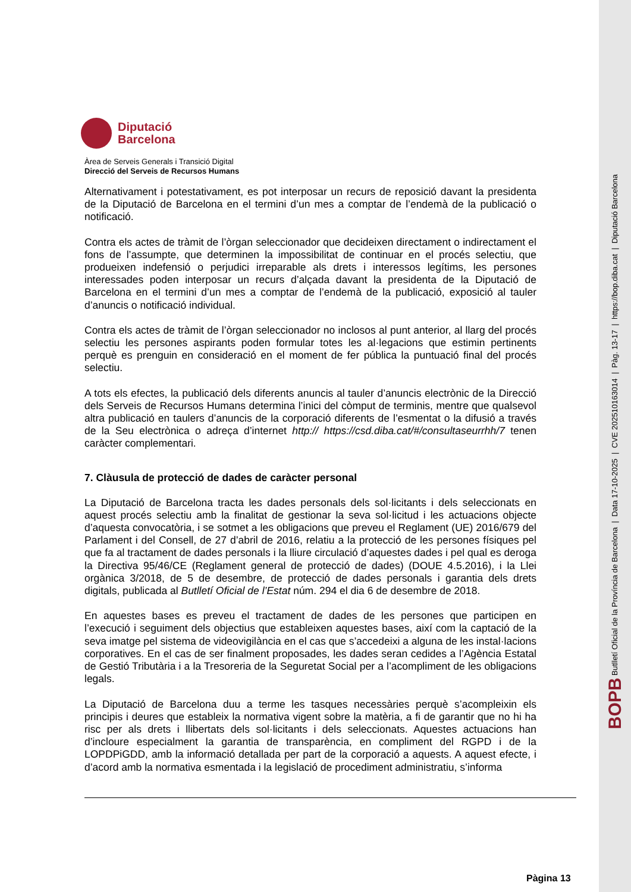BOPB Butlletí Oficial de la Província de Barcelona | Data 17-10-2025 | CVE 202510163014 | Pàg. 13-17 | https://bop.diba.cat | Diputació Barcelona
Diputació
Barcelona
Àrea de Serveis Generals i Transició Digital
Direcció del Serveis de Recursos Humans
Alternativament i potestativament, es pot interposar un recurs de reposició davant la presidenta de la Diputació de Barcelona en el termini d’un mes a comptar de l’endemà de la publicació o notificació.
Contra els actes de tràmit de l’òrgan seleccionador que decideixen directament o indirectament el fons de l’assumpte, que determinen la impossibilitat de continuar en el procés selectiu, que produeixen indefensió o perjudici irreparable als drets i interessos legítims, les persones interessades poden interposar un recurs d’alçada davant la presidenta de la Diputació de Barcelona en el termini d’un mes a comptar de l’endemà de la publicació, exposició al tauler d’anuncis o notificació individual.
Contra els actes de tràmit de l’òrgan seleccionador no inclosos al punt anterior, al llarg del procés selectiu les persones aspirants poden formular totes les al·legacions que estimin pertinents perquè es prenguin en consideració en el moment de fer pública la puntuació final del procés selectiu.
A tots els efectes, la publicació dels diferents anuncis al tauler d’anuncis electrònic de la Direcció dels Serveis de Recursos Humans determina l’inici del còmput de terminis, mentre que qualsevol altra publicació en taulers d’anuncis de la corporació diferents de l’esmentat o la difusió a través de la Seu electrònica o adreça d’internet http:// https://csd.diba.cat/#/consultaseurrhh/7 tenen caràcter complementari.
7. Clàusula de protecció de dades de caràcter personal
La Diputació de Barcelona tracta les dades personals dels sol·licitants i dels seleccionats en aquest procés selectiu amb la finalitat de gestionar la seva sol·licitud i les actuacions objecte d’aquesta convocatòria, i se sotmet a les obligacions que preveu el Reglament (UE) 2016/679 del Parlament i del Consell, de 27 d’abril de 2016, relatiu a la protecció de les persones físiques pel que fa al tractament de dades personals i la lliure circulació d’aquestes dades i pel qual es deroga la Directiva 95/46/CE (Reglament general de protecció de dades) (DOUE 4.5.2016), i la Llei orgànica 3/2018, de 5 de desembre, de protecció de dades personals i garantia dels drets digitals, publicada al Butlletí Oficial de l’Estat núm. 294 el dia 6 de desembre de 2018.
En aquestes bases es preveu el tractament de dades de les persones que participen en l’execució i seguiment dels objectius que estableixen aquestes bases, així com la captació de la seva imatge pel sistema de videovigilància en el cas que s’accedeixi a alguna de les instal·lacions corporatives. En el cas de ser finalment proposades, les dades seran cedides a l’Agència Estatal de Gestió Tributària i a la Tresoreria de la Seguretat Social per a l’acompliment de les obligacions legals.
La Diputació de Barcelona duu a terme les tasques necessàries perquè s’acompleixin els principis i deures que estableix la normativa vigent sobre la matèria, a fi de garantir que no hi ha risc per als drets i llibertats dels sol·licitants i dels seleccionats. Aquestes actuacions han d’incloure especialment la garantia de transparència, en compliment del RGPD i de la LOPDPiGDD, amb la informació detallada per part de la corporació a aquests. A aquest efecte, i d’acord amb la normativa esmentada i la legislació de procediment administratiu, s’informa
Pàgina 13